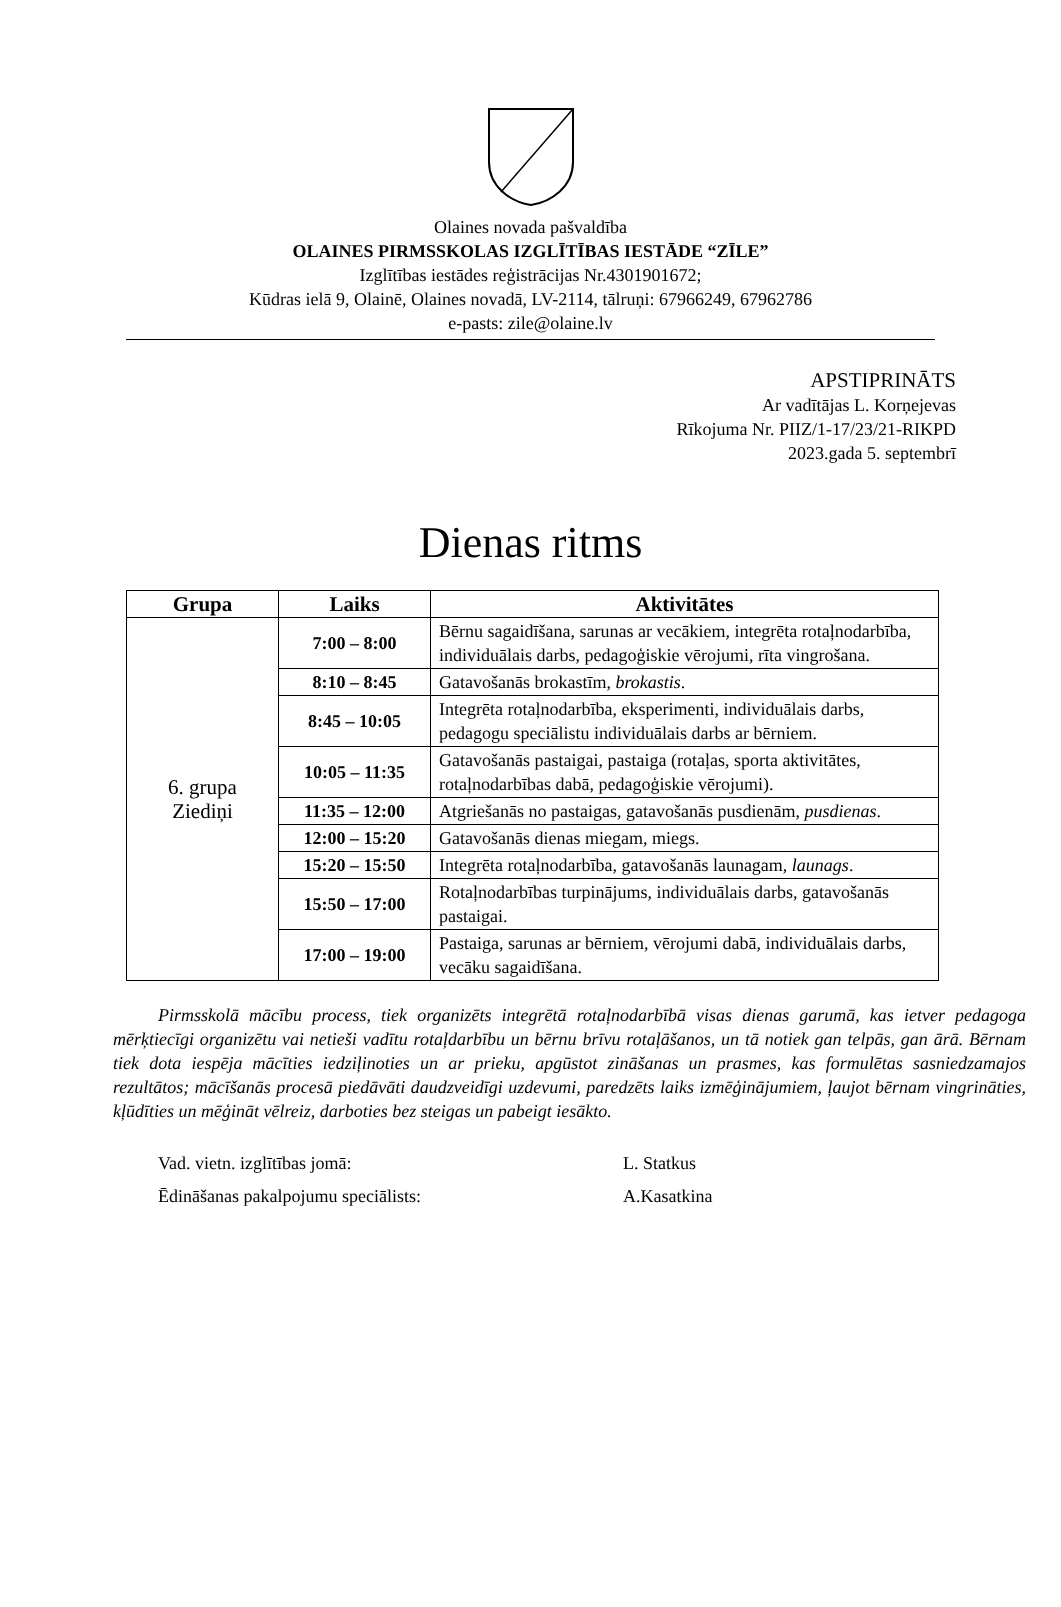Olaines novada pašvaldība
OLAINES PIRMSSKOLAS IZGLĪTĪBAS IESTĀDE “ZĪLE”
Izglītības iestādes reģistrācijas Nr.4301901672;
Kūdras ielā 9, Olainē, Olaines novadā, LV-2114, tālruņi: 67966249, 67962786
e-pasts: zile@olaine.lv
APSTIPRINĀTS
Ar vadītājas L. Korņejevas
Rīkojuma Nr. PIIZ/1-17/23/21-RIKPD
2023.gada 5. septembrī
Dienas ritms
| Grupa | Laiks | Aktivitātes |
| --- | --- | --- |
| 6. grupa Ziediņi | 7:00 – 8:00 | Bērnu sagaidīšana, sarunas ar vecākiem, integrēta rotaļnodarbība, individuālais darbs, pedagoģiskie vērojumi, rīta vingrošana. |
| | 8:10 – 8:45 | Gatavošanās brokastīm, brokastis . |
| | 8:45 – 10:05 | Integrēta rotaļnodarbība, eksperimenti, individuālais darbs, pedagogu speciālistu individuālais darbs ar bērniem. |
| | 10:05 – 11:35 | Gatavošanās pastaigai, pastaiga (rotaļas, sporta aktivitātes, rotaļnodarbības dabā, pedagoģiskie vērojumi). |
| | 11:35 – 12:00 | Atgriešanās no pastaigas, gatavošanās pusdienām, pusdienas . |
| | 12:00 – 15:20 | Gatavošanās dienas miegam, miegs. |
| | 15:20 – 15:50 | Integrēta rotaļnodarbība, gatavošanās launagam, launags . |
| | 15:50 – 17:00 | Rotaļnodarbības turpinājums, individuālais darbs, gatavošanās pastaigai. |
| | 17:00 – 19:00 | Pastaiga, sarunas ar bērniem, vērojumi dabā, individuālais darbs, vecāku sagaidīšana. |
Pirmsskolā mācību process, tiek organizēts integrētā rotaļnodarbībā visas dienas garumā, kas ietver pedagoga mērķtiecīgi organizētu vai netieši vadītu rotaļdarbību un bērnu brīvu rotaļāšanos, un tā notiek gan telpās, gan ārā. Bērnam tiek dota iespēja mācīties iedziļinoties un ar prieku, apgūstot zināšanas un prasmes, kas formulētas sasniedzamajos rezultātos; mācīšanās procesā piedāvāti daudzveidīgi uzdevumi, paredzēts laiks izmēģinājumiem, ļaujot bērnam vingrināties, kļūdīties un mēģināt vēlreiz, darboties bez steigas un pabeigt iesākto.
Vad. vietn. izglītības jomā: L. Statkus
Ēdināšanas pakalpojumu speciālists: A.Kasatkina